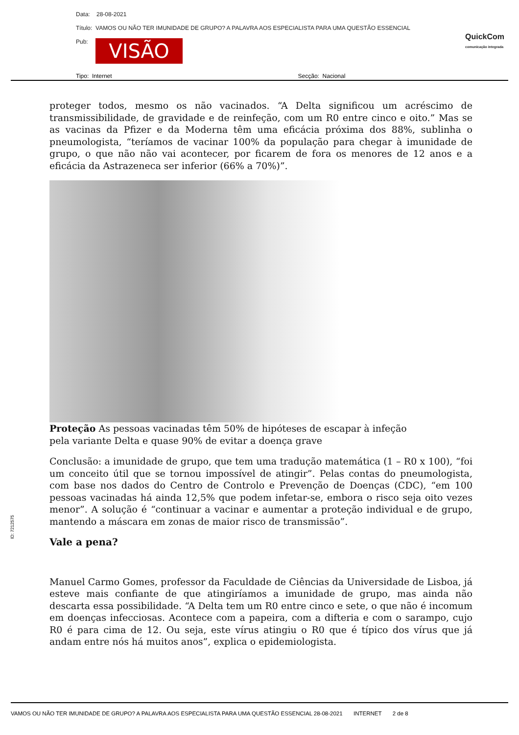Data: 28-08-2021
Título: VAMOS OU NÃO TER IMUNIDADE DE GRUPO? A PALAVRA AOS ESPECIALISTA PARA UMA QUESTÃO ESSENCIAL
Pub: VISÃO
QuickCom
comunicação integrada
Tipo: Internet Secção: Nacional
proteger todos, mesmo os não vacinados. “A Delta significou um acréscimo de transmissibilidade, de gravidade e de reinfeção, com um R0 entre cinco e oito.” Mas se as vacinas da Pfizer e da Moderna têm uma eficácia próxima dos 88%, sublinha o pneumologista, “teríamos de vacinar 100% da população para chegar à imunidade de grupo, o que não não vai acontecer, por ficarem de fora os menores de 12 anos e a eficácia da Astrazeneca ser inferior (66% a 70%)”.
Proteção As pessoas vacinadas têm 50% de hipóteses de escapar à infeção pela variante Delta e quase 90% de evitar a doença grave
Conclusão: a imunidade de grupo, que tem uma tradução matemática (1 – R0 x 100), “foi um conceito útil que se tornou impossível de atingir”. Pelas contas do pneumologista, com base nos dados do Centro de Controlo e Prevenção de Doenças (CDC), “em 100 pessoas vacinadas há ainda 12,5% que podem infetar-se, embora o risco seja oito vezes menor”. A solução é “continuar a vacinar e aumentar a proteção individual e de grupo, mantendo a máscara em zonas de maior risco de transmissão”.
Vale a pena?
Manuel Carmo Gomes, professor da Faculdade de Ciências da Universidade de Lisboa, já esteve mais confiante de que atingiríamos a imunidade de grupo, mas ainda não descarta essa possibilidade. “A Delta tem um R0 entre cinco e sete, o que não é incomum em doenças infecciosas. Acontece com a papeira, com a difteria e com o sarampo, cujo R0 é para cima de 12. Ou seja, este vírus atingiu o R0 que é típico dos vírus que já andam entre nós há muitos anos”, explica o epidemiologista.
ID: 7212575
VAMOS OU NÃO TER IMUNIDADE DE GRUPO? A PALAVRA AOS ESPECIALISTA PARA UMA QUESTÃO ESSENCIAL 28-08-2021 INTERNET 2 de 8